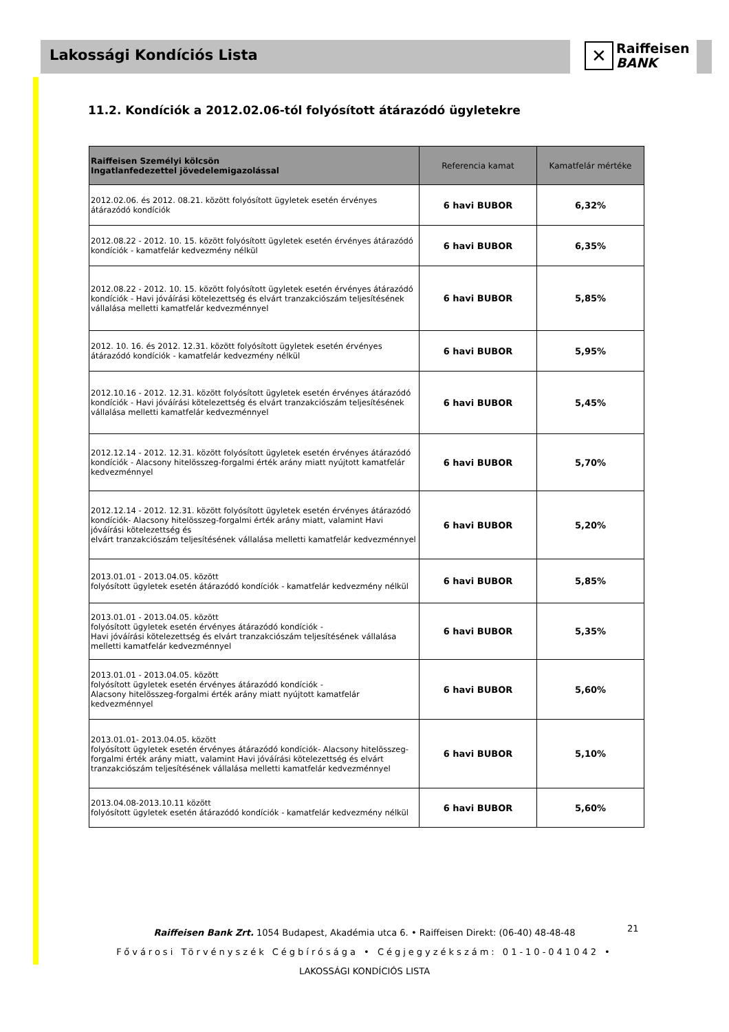Lakossági Kondíciós Lista
✕ Raiffeisen
BANK
11.2. Kondíciók a 2012.02.06-tól folyósított átárazódó ügyletekre
| Raiffeisen Személyi kölcsön Ingatlanfedezettel jövedelemigazolással | Referencia kamat | Kamatfelár mértéke |
| --- | --- | --- |
| 2012.02.06. és 2012. 08.21. között folyósított ügyletek esetén érvényes átárazódó kondíciók | 6 havi BUBOR | 6,32% |
| 2012.08.22 - 2012. 10. 15. között folyósított ügyletek esetén érvényes átárazódó kondíciók - kamatfelár kedvezmény nélkül | 6 havi BUBOR | 6,35% |
| 2012.08.22 - 2012. 10. 15. között folyósított ügyletek esetén érvényes átárazódó kondíciók - Havi jóváírási kötelezettség és elvárt tranzakciószám teljesítésének vállalása melletti kamatfelár kedvezménnyel | 6 havi BUBOR | 5,85% |
| 2012. 10. 16. és 2012. 12.31. között folyósított ügyletek esetén érvényes átárazódó kondíciók - kamatfelár kedvezmény nélkül | 6 havi BUBOR | 5,95% |
| 2012.10.16 - 2012. 12.31. között folyósított ügyletek esetén érvényes átárazódó kondíciók - Havi jóváírási kötelezettség és elvárt tranzakciószám teljesítésének vállalása melletti kamatfelár kedvezménnyel | 6 havi BUBOR | 5,45% |
| 2012.12.14 - 2012. 12.31. között folyósított ügyletek esetén érvényes átárazódó kondíciók - Alacsony hitelösszeg-forgalmi érték arány miatt nyújtott kamatfelár kedvezménnyel | 6 havi BUBOR | 5,70% |
| 2012.12.14 - 2012. 12.31. között folyósított ügyletek esetén érvényes átárazódó kondíciók- Alacsony hitelösszeg-forgalmi érték arány miatt, valamint Havi jóváírási kötelezettség és elvárt tranzakciószám teljesítésének vállalása melletti kamatfelár kedvezménnyel | 6 havi BUBOR | 5,20% |
| 2013.01.01 - 2013.04.05. között folyósított ügyletek esetén átárazódó kondíciók - kamatfelár kedvezmény nélkül | 6 havi BUBOR | 5,85% |
| 2013.01.01 - 2013.04.05. között folyósított ügyletek esetén érvényes átárazódó kondíciók - Havi jóváírási kötelezettség és elvárt tranzakciószám teljesítésének vállalása melletti kamatfelár kedvezménnyel | 6 havi BUBOR | 5,35% |
| 2013.01.01 - 2013.04.05. között folyósított ügyletek esetén érvényes átárazódó kondíciók - Alacsony hitelösszeg-forgalmi érték arány miatt nyújtott kamatfelár kedvezménnyel | 6 havi BUBOR | 5,60% |
| 2013.01.01- 2013.04.05. között folyósított ügyletek esetén érvényes átárazódó kondíciók- Alacsony hitelösszeg-forgalmi érték arány miatt, valamint Havi jóváírási kötelezettség és elvárt tranzakciószám teljesítésének vállalása melletti kamatfelár kedvezménnyel | 6 havi BUBOR | 5,10% |
| 2013.04.08-2013.10.11 között folyósított ügyletek esetén átárazódó kondíciók - kamatfelár kedvezmény nélkül | 6 havi BUBOR | 5,60% |
Raiffeisen Bank Zrt. 1054 Budapest, Akadémia utca 6. • Raiffeisen Direkt: (06-40) 48-48-48
Fővárosi Törvényszék Cégbírósága • Cégjegyzékszám: 01-10-041042 •
LAKOSSÁGI KONDÍCIÓS LISTA
21